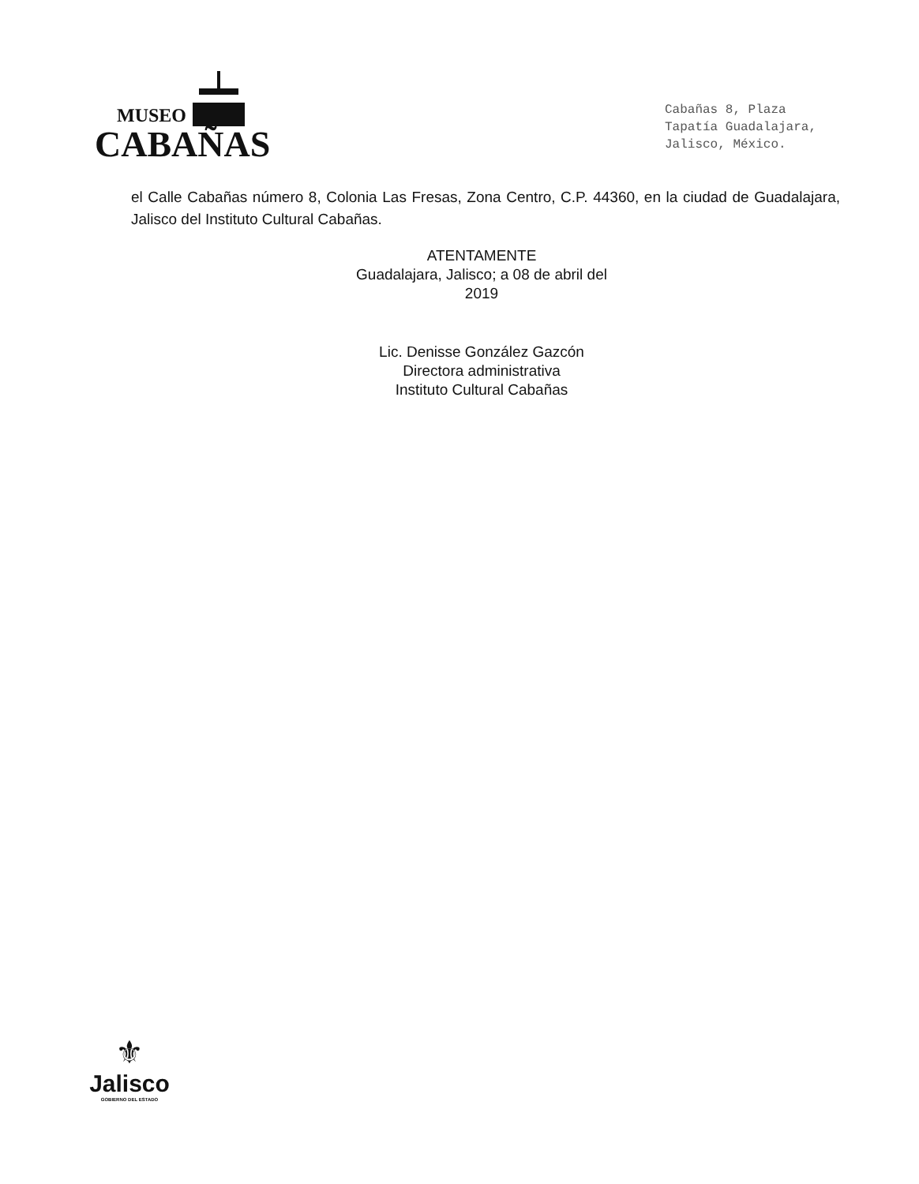MUSEO
CABAÑAS
Cabañas 8, Plaza
Tapatía Guadalajara,
Jalisco, México.
el Calle Cabañas número 8, Colonia Las Fresas, Zona Centro, C.P. 44360, en la ciudad de Guadalajara, Jalisco del Instituto Cultural Cabañas.
ATENTAMENTE
Guadalajara, Jalisco; a 08 de abril del 2019
Lic. Denisse González Gazcón
Directora administrativa
Instituto Cultural Cabañas
⚜
Jalisco
GOBIERNO DEL ESTADO